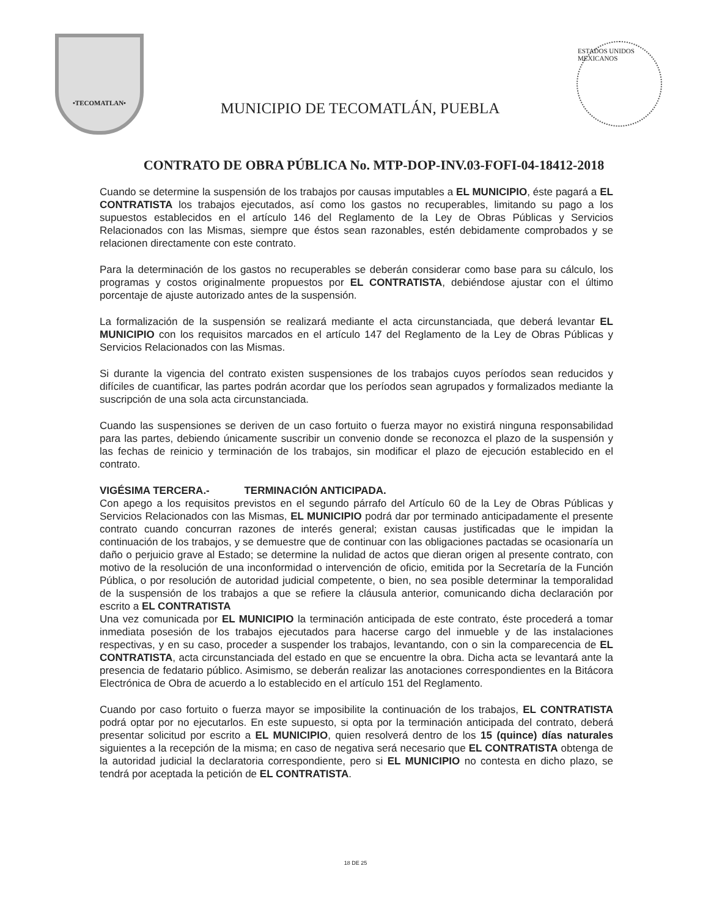•TECOMATLAN•
MUNICIPIO DE TECOMATLÁN, PUEBLA
ESTADOS UNIDOS MEXICANOS
CONTRATO DE OBRA PÚBLICA No. MTP-DOP-INV.03-FOFI-04-18412-2018
Cuando se determine la suspensión de los trabajos por causas imputables a EL MUNICIPIO, éste pagará a EL CONTRATISTA los trabajos ejecutados, así como los gastos no recuperables, limitando su pago a los supuestos establecidos en el artículo 146 del Reglamento de la Ley de Obras Públicas y Servicios Relacionados con las Mismas, siempre que éstos sean razonables, estén debidamente comprobados y se relacionen directamente con este contrato.
Para la determinación de los gastos no recuperables se deberán considerar como base para su cálculo, los programas y costos originalmente propuestos por EL CONTRATISTA, debiéndose ajustar con el último porcentaje de ajuste autorizado antes de la suspensión.
La formalización de la suspensión se realizará mediante el acta circunstanciada, que deberá levantar EL MUNICIPIO con los requisitos marcados en el artículo 147 del Reglamento de la Ley de Obras Públicas y Servicios Relacionados con las Mismas.
Si durante la vigencia del contrato existen suspensiones de los trabajos cuyos períodos sean reducidos y difíciles de cuantificar, las partes podrán acordar que los períodos sean agrupados y formalizados mediante la suscripción de una sola acta circunstanciada.
Cuando las suspensiones se deriven de un caso fortuito o fuerza mayor no existirá ninguna responsabilidad para las partes, debiendo únicamente suscribir un convenio donde se reconozca el plazo de la suspensión y las fechas de reinicio y terminación de los trabajos, sin modificar el plazo de ejecución establecido en el contrato.
VIGÉSIMA TERCERA.- TERMINACIÓN ANTICIPADA.
Con apego a los requisitos previstos en el segundo párrafo del Artículo 60 de la Ley de Obras Públicas y Servicios Relacionados con las Mismas, EL MUNICIPIO podrá dar por terminado anticipadamente el presente contrato cuando concurran razones de interés general; existan causas justificadas que le impidan la continuación de los trabajos, y se demuestre que de continuar con las obligaciones pactadas se ocasionaría un daño o perjuicio grave al Estado; se determine la nulidad de actos que dieran origen al presente contrato, con motivo de la resolución de una inconformidad o intervención de oficio, emitida por la Secretaría de la Función Pública, o por resolución de autoridad judicial competente, o bien, no sea posible determinar la temporalidad de la suspensión de los trabajos a que se refiere la cláusula anterior, comunicando dicha declaración por escrito a EL CONTRATISTA
Una vez comunicada por EL MUNICIPIO la terminación anticipada de este contrato, éste procederá a tomar inmediata posesión de los trabajos ejecutados para hacerse cargo del inmueble y de las instalaciones respectivas, y en su caso, proceder a suspender los trabajos, levantando, con o sin la comparecencia de EL CONTRATISTA, acta circunstanciada del estado en que se encuentre la obra. Dicha acta se levantará ante la presencia de fedatario público. Asimismo, se deberán realizar las anotaciones correspondientes en la Bitácora Electrónica de Obra de acuerdo a lo establecido en el artículo 151 del Reglamento.
Cuando por caso fortuito o fuerza mayor se imposibilite la continuación de los trabajos, EL CONTRATISTA podrá optar por no ejecutarlos. En este supuesto, si opta por la terminación anticipada del contrato, deberá presentar solicitud por escrito a EL MUNICIPIO, quien resolverá dentro de los 15 (quince) días naturales siguientes a la recepción de la misma; en caso de negativa será necesario que EL CONTRATISTA obtenga de la autoridad judicial la declaratoria correspondiente, pero si EL MUNICIPIO no contesta en dicho plazo, se tendrá por aceptada la petición de EL CONTRATISTA.
18 DE 25